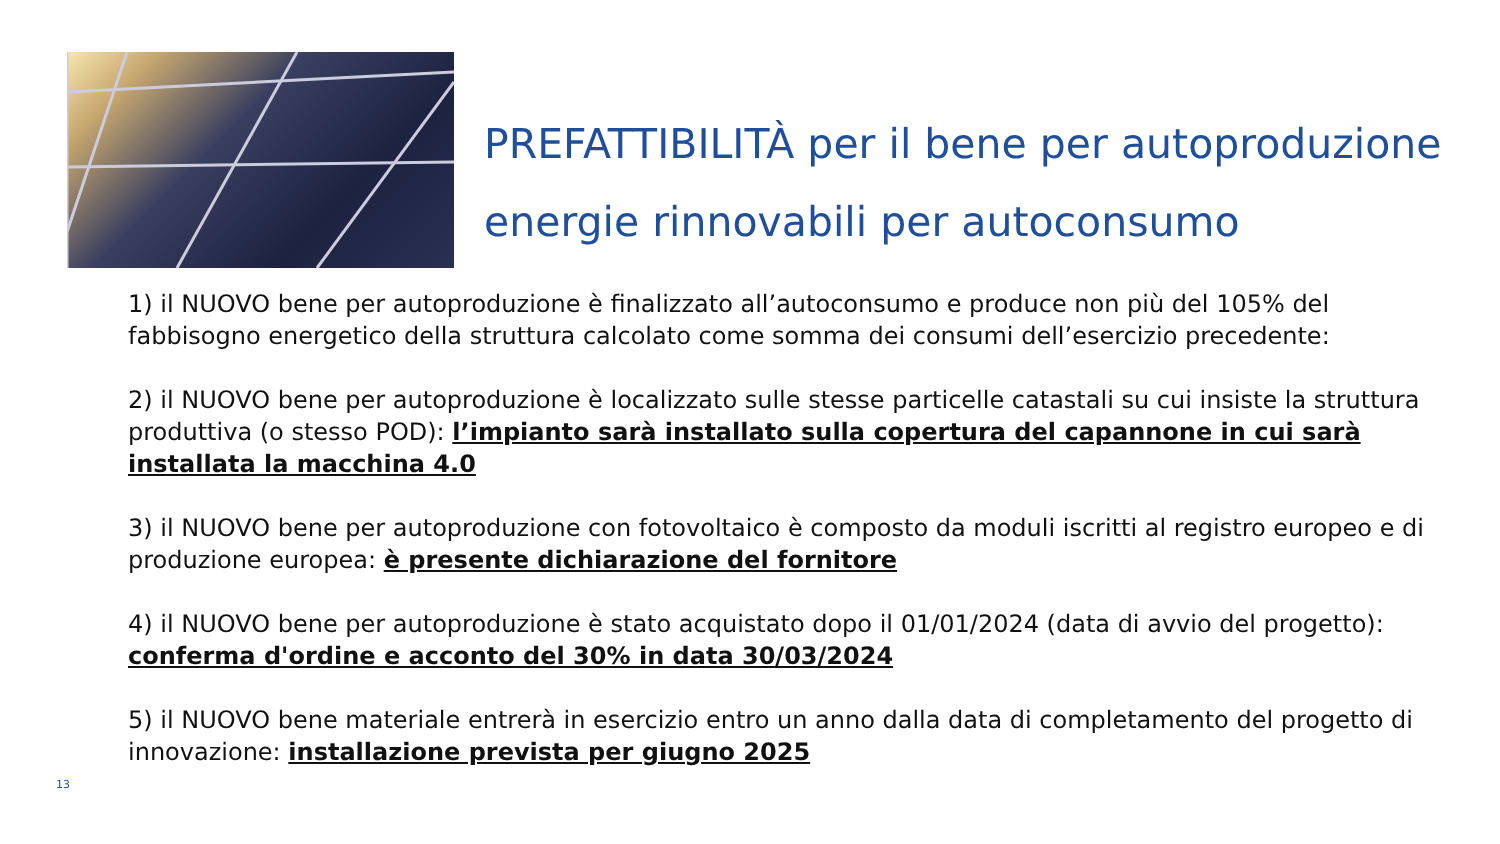PREFATTIBILITÀ per il bene per autoproduzione
energie rinnovabili per autoconsumo
1) il NUOVO bene per autoproduzione è finalizzato all’autoconsumo e produce non più del 105% del fabbisogno energetico della struttura calcolato come somma dei consumi dell’esercizio precedente:
2) il NUOVO bene per autoproduzione è localizzato sulle stesse particelle catastali su cui insiste la struttura produttiva (o stesso POD): l’impianto sarà installato sulla copertura del capannone in cui sarà installata la macchina 4.0
3) il NUOVO bene per autoproduzione con fotovoltaico è composto da moduli iscritti al registro europeo e di produzione europea: è presente dichiarazione del fornitore
4) il NUOVO bene per autoproduzione è stato acquistato dopo il 01/01/2024 (data di avvio del progetto): conferma d'ordine e acconto del 30% in data 30/03/2024
5) il NUOVO bene materiale entrerà in esercizio entro un anno dalla data di completamento del progetto di innovazione: installazione prevista per giugno 2025
13